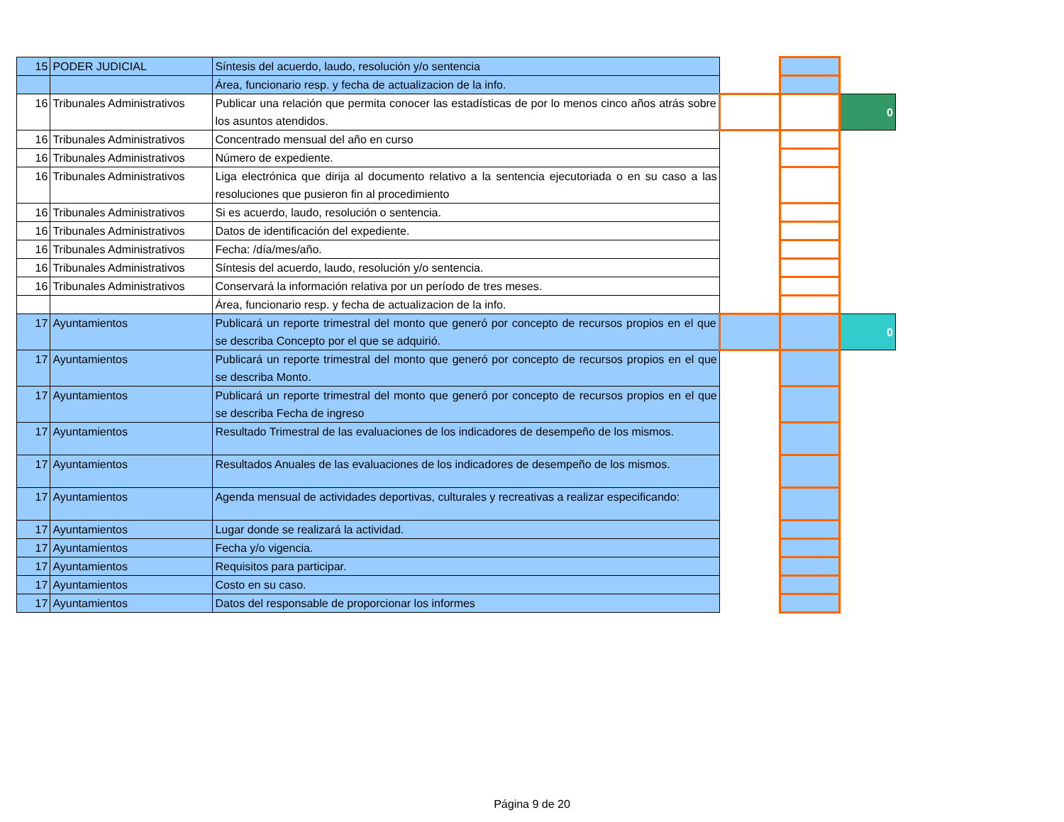| 15 | PODER JUDICIAL | Síntesis del acuerdo, laudo, resolución y/o sentencia | | | |
| | | Área, funcionario resp. y fecha de actualizacion de la info. | | | |
| 16 | Tribunales Administrativos | Publicar una relación que permita conocer las estadísticas de por lo menos cinco años atrás sobre los asuntos atendidos. | | | 0 |
| 16 | Tribunales Administrativos | Concentrado mensual del año en curso | | | |
| 16 | Tribunales Administrativos | Número de expediente. | | | |
| 16 | Tribunales Administrativos | Liga electrónica que dirija al documento relativo a la sentencia ejecutoriada o en su caso a las resoluciones que pusieron fin al procedimiento | | | |
| 16 | Tribunales Administrativos | Si es acuerdo, laudo, resolución o sentencia. | | | |
| 16 | Tribunales Administrativos | Datos de identificación del expediente. | | | |
| 16 | Tribunales Administrativos | Fecha: /día/mes/año. | | | |
| 16 | Tribunales Administrativos | Síntesis del acuerdo, laudo, resolución y/o sentencia. | | | |
| 16 | Tribunales Administrativos | Conservará la información relativa por un período de tres meses. | | | |
| | | Área, funcionario resp. y fecha de actualizacion de la info. | | | |
| 17 | Ayuntamientos | Publicará un reporte trimestral del monto que generó por concepto de recursos propios en el que se describa Concepto por el que se adquirió. | | | 0 |
| 17 | Ayuntamientos | Publicará un reporte trimestral del monto que generó por concepto de recursos propios en el que se describa Monto. | | | |
| 17 | Ayuntamientos | Publicará un reporte trimestral del monto que generó por concepto de recursos propios en el que se describa Fecha de ingreso | | | |
| 17 | Ayuntamientos | Resultado Trimestral de las evaluaciones de los indicadores de desempeño de los mismos. | | | |
| 17 | Ayuntamientos | Resultados Anuales de las evaluaciones de los indicadores de desempeño de los mismos. | | | |
| 17 | Ayuntamientos | Agenda mensual de actividades deportivas, culturales y recreativas a realizar especificando: | | | |
| 17 | Ayuntamientos | Lugar donde se realizará la actividad. | | | |
| 17 | Ayuntamientos | Fecha y/o vigencia. | | | |
| 17 | Ayuntamientos | Requisitos para participar. | | | |
| 17 | Ayuntamientos | Costo en su caso. | | | |
| 17 | Ayuntamientos | Datos del responsable de proporcionar los informes | | | |
Página 9 de 20